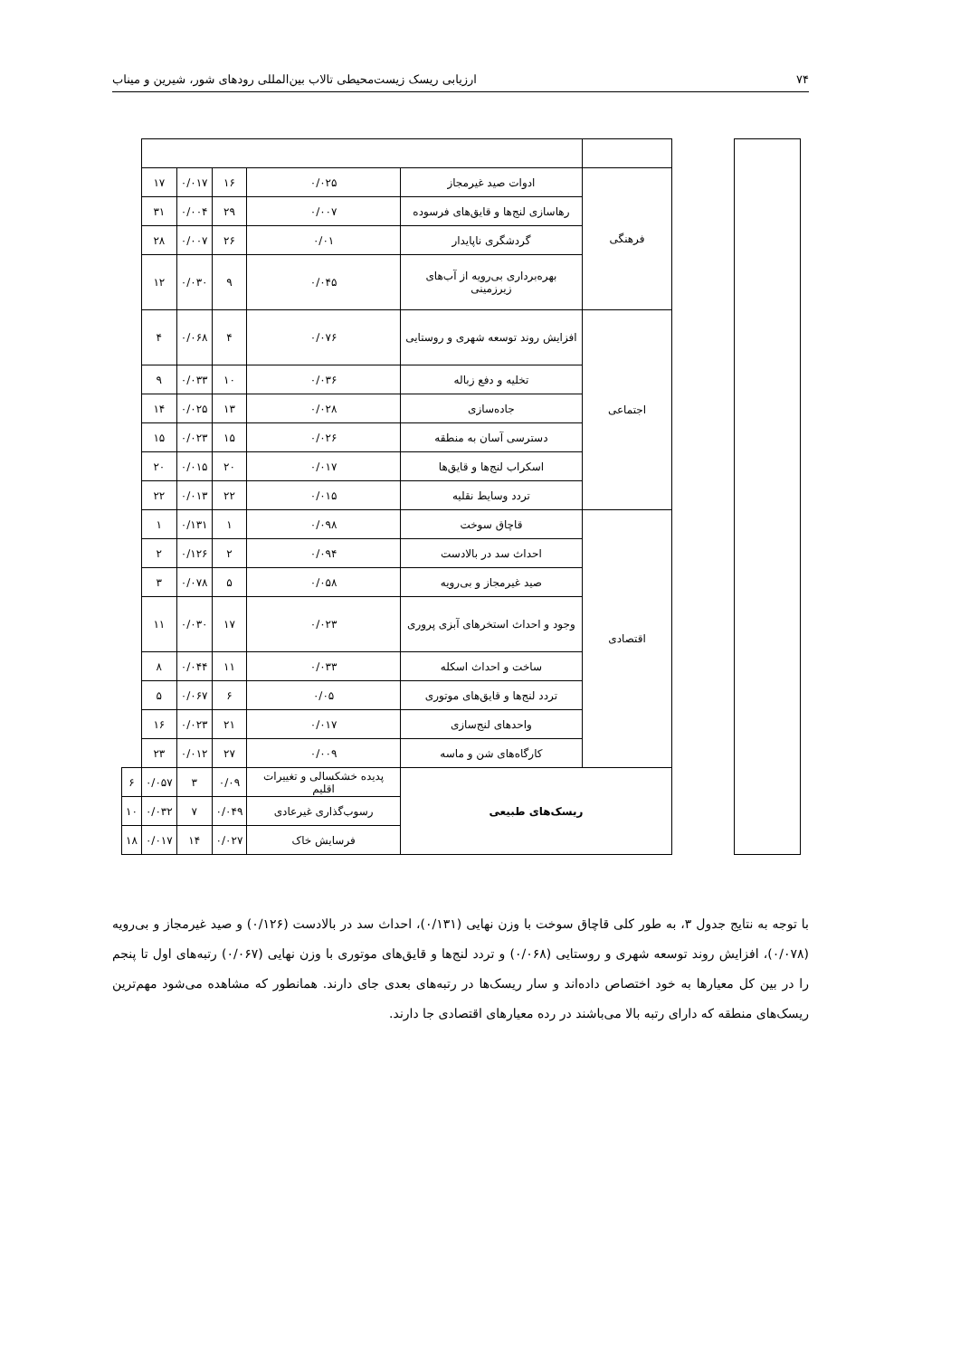۷۴ ارزیابی ریسک زیست‌محیطی تالاب بین‌المللی رودهای شور، شیرین و میناب
| | | فرهنگی | ادوات صید غیرمجاز | ۰/۰۲۵ | ۱۶ | ۰/۰۱۷ | ۱۷ | |
| | | | رهاسازی لنج‌ها و قایق‌های فرسوده | ۰/۰۰۷ | ۲۹ | ۰/۰۰۴ | ۳۱ | |
| | | | گردشگری ناپایدار | ۰/۰۱ | ۲۶ | ۰/۰۰۷ | ۲۸ | |
| | | | بهره‌برداری بی‌رویه از آب‌های زیرزمینی | ۰/۰۴۵ | ۹ | ۰/۰۳۰ | ۱۲ | |
| | | اجتماعی | افزایش روند توسعه شهری و روستایی | ۰/۰۷۶ | ۴ | ۰/۰۶۸ | ۴ | |
| | | | تخلیه و دفع زباله | ۰/۰۳۶ | ۱۰ | ۰/۰۳۳ | ۹ | |
| | | | جاده‌سازی | ۰/۰۲۸ | ۱۳ | ۰/۰۲۵ | ۱۴ | |
| | | | دسترسی آسان به منطقه | ۰/۰۲۶ | ۱۵ | ۰/۰۲۳ | ۱۵ | |
| | | | اسکراب لنج‌ها و قایق‌ها | ۰/۰۱۷ | ۲۰ | ۰/۰۱۵ | ۲۰ | |
| | | | تردد وسایط نقلیه | ۰/۰۱۵ | ۲۲ | ۰/۰۱۳ | ۲۲ | |
| | | اقتصادی | قاچاق سوخت | ۰/۰۹۸ | ۱ | ۰/۱۳۱ | ۱ | |
| | | | احداث سد در بالادست | ۰/۰۹۴ | ۲ | ۰/۱۲۶ | ۲ | |
| | | | صید غیرمجاز و بی‌رویه | ۰/۰۵۸ | ۵ | ۰/۰۷۸ | ۳ | |
| | | | وجود و احداث استخرهای آبزی پروری | ۰/۰۲۳ | ۱۷ | ۰/۰۳۰ | ۱۱ | |
| | | | ساخت و احداث اسکله | ۰/۰۳۳ | ۱۱ | ۰/۰۴۴ | ۸ | |
| | | | تردد لنج‌ها و قایق‌های موتوری | ۰/۰۵ | ۶ | ۰/۰۶۷ | ۵ | |
| | | | واحدهای لنج‌سازی | ۰/۰۱۷ | ۲۱ | ۰/۰۲۳ | ۱۶ | |
| | | | کارگاه‌های شن و ماسه | ۰/۰۰۹ | ۲۷ | ۰/۰۱۲ | ۲۳ | |
| | | ریسک‌های طبیعی | | پدیده خشکسالی و تغییرات اقلیم | ۰/۰۹ | ۳ | ۰/۰۵۷ | ۶ |
| | | | | رسوب‌گذاری غیرعادی | ۰/۰۴۹ | ۷ | ۰/۰۳۲ | ۱۰ |
| | | | | فرسایش خاک | ۰/۰۲۷ | ۱۴ | ۰/۰۱۷ | ۱۸ |
با توجه به نتایج جدول ۳، به طور کلی قاچاق سوخت با وزن نهایی (۰/۱۳۱)، احداث سد در بالادست (۰/۱۲۶) و صید غیرمجاز و بی‌رویه (۰/۰۷۸)، افزایش روند توسعه شهری و روستایی (۰/۰۶۸) و تردد لنج‌ها و قایق‌های موتوری با وزن نهایی (۰/۰۶۷) رتبه‌های اول تا پنجم را در بین کل معیارها به خود اختصاص داده‌اند و سار ریسک‌ها در رتبه‌های بعدی جای دارند. همانطور که مشاهده می‌شود مهم‌ترین ریسک‌های منطقه که دارای رتبه بالا می‌باشند در رده معیارهای اقتصادی جا دارند.